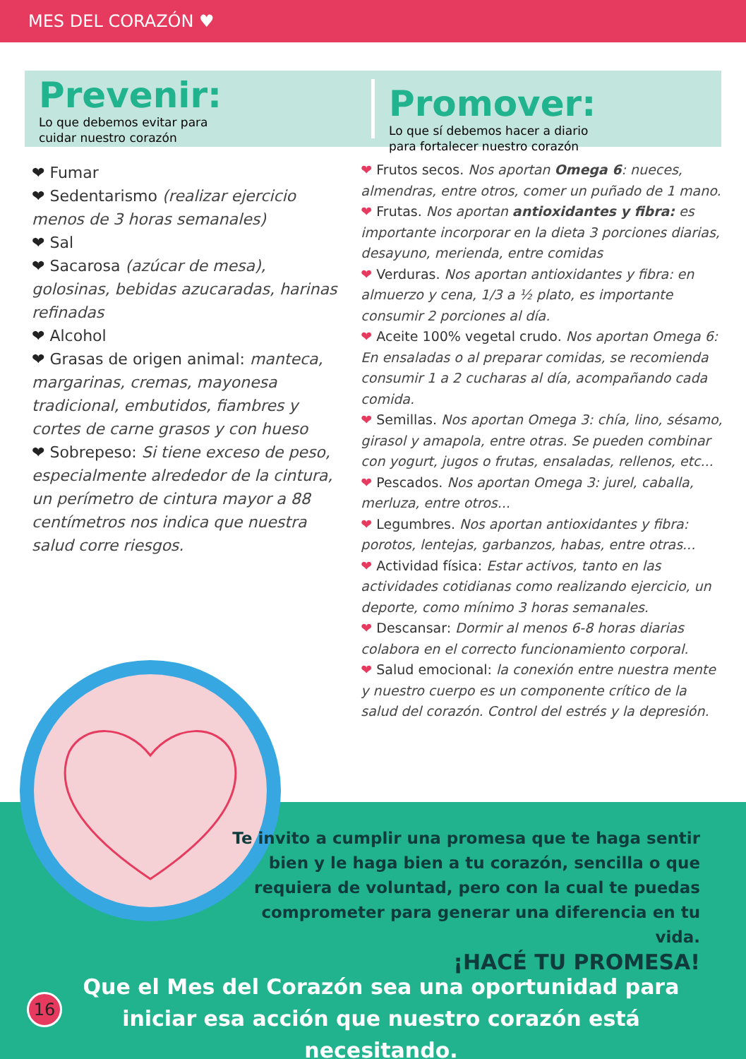MES DEL CORAZÓN ♥
Prevenir:
Lo que debemos evitar para
cuidar nuestro corazón
Promover:
Lo que sí debemos hacer a diario
para fortalecer nuestro corazón
❤ Fumar
❤ Sedentarismo (realizar ejercicio menos de 3 horas semanales)
❤ Sal
❤ Sacarosa (azúcar de mesa), golosinas, bebidas azucaradas, harinas refinadas
❤ Alcohol
❤ Grasas de origen animal: manteca, margarinas, cremas, mayonesa tradicional, embutidos, fiambres y cortes de carne grasos y con hueso
❤ Sobrepeso: Si tiene exceso de peso, especialmente alrededor de la cintura, un perímetro de cintura mayor a 88 centímetros nos indica que nuestra salud corre riesgos.
❤ Frutos secos. Nos aportan Omega 6: nueces, almendras, entre otros, comer un puñado de 1 mano.
❤ Frutas. Nos aportan antioxidantes y fibra: es importante incorporar en la dieta 3 porciones diarias, desayuno, merienda, entre comidas
❤ Verduras. Nos aportan antioxidantes y fibra: en almuerzo y cena, 1/3 a ½ plato, es importante consumir 2 porciones al día.
❤ Aceite 100% vegetal crudo. Nos aportan Omega 6: En ensaladas o al preparar comidas, se recomienda consumir 1 a 2 cucharas al día, acompañando cada comida.
❤ Semillas. Nos aportan Omega 3: chía, lino, sésamo, girasol y amapola, entre otras. Se pueden combinar con yogurt, jugos o frutas, ensaladas, rellenos, etc...
❤ Pescados. Nos aportan Omega 3: jurel, caballa, merluza, entre otros...
❤ Legumbres. Nos aportan antioxidantes y fibra: porotos, lentejas, garbanzos, habas, entre otras...
❤ Actividad física: Estar activos, tanto en las actividades cotidianas como realizando ejercicio, un deporte, como mínimo 3 horas semanales.
❤ Descansar: Dormir al menos 6-8 horas diarias colabora en el correcto funcionamiento corporal.
❤ Salud emocional: la conexión entre nuestra mente y nuestro cuerpo es un componente crítico de la salud del corazón. Control del estrés y la depresión.
Te invito a cumplir una promesa que te haga sentir bien y le haga bien a tu corazón, sencilla o que requiera de voluntad, pero con la cual te puedas comprometer para generar una diferencia en tu vida.
¡HACÉ TU PROMESA!
Que el Mes del Corazón sea una oportunidad para iniciar esa acción que nuestro corazón está necesitando.
16